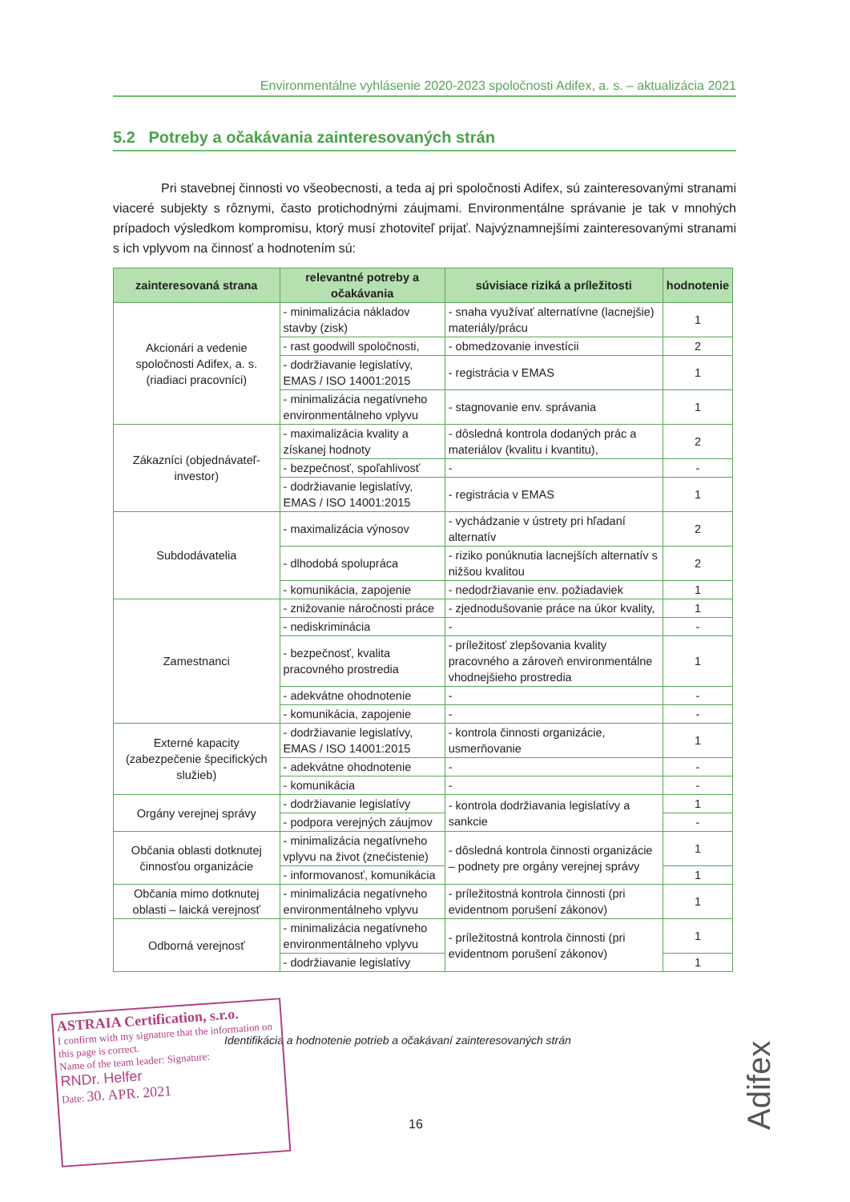Environmentálne vyhlásenie 2020-2023 spoločnosti Adifex, a. s. – aktualizácia 2021
5.2 Potreby a očakávania zainteresovaných strán
Pri stavebnej činnosti vo všeobecnosti, a teda aj pri spoločnosti Adifex, sú zainteresovanými stranami viaceré subjekty s rôznymi, často protichodnými záujmami. Environmentálne správanie je tak v mnohých prípadoch výsledkom kompromisu, ktorý musí zhotoviteľ prijať. Najvýznamnejšími zainteresovanými stranami s ich vplyvom na činnosť a hodnotením sú:
| zainteresovaná strana | relevantné potreby a očakávania | súvisiace riziká a príležitosti | hodnotenie |
| --- | --- | --- | --- |
| Akcionári a vedenie spoločnosti Adifex, a. s. (riadiaci pracovníci) | - minimalizácia nákladov stavby (zisk) | - snaha využívať alternatívne (lacnejšie) materiály/prácu | 1 |
| | - rast goodwill spoločnosti, | - obmedzovanie investícii | 2 |
| | - dodržiavanie legislatívy, EMAS / ISO 14001:2015 | - registrácia v EMAS | 1 |
| | - minimalizácia negatívneho environmentálneho vplyvu | - stagnovanie env. správania | 1 |
| Zákazníci (objednávateľ-investor) | - maximalizácia kvality a získanej hodnoty | - dôsledná kontrola dodaných prác a materiálov (kvalitu i kvantitu), | 2 |
| | - bezpečnosť, spoľahlivosť | - | - |
| | - dodržiavanie legislatívy, EMAS / ISO 14001:2015 | - registrácia v EMAS | 1 |
| Subdodávatelia | - maximalizácia výnosov | - vychádzanie v ústrety pri hľadaní alternatív | 2 |
| | - dlhodobá spolupráca | - riziko ponúknutia lacnejších alternatív s nižšou kvalitou | 2 |
| | - komunikácia, zapojenie | - nedodržiavanie env. požiadaviek | 1 |
| Zamestnanci | - znižovanie náročnosti práce | - zjednodušovanie práce na úkor kvality, | 1 |
| | - nediskriminácia | - | - |
| | - bezpečnosť, kvalita pracovného prostredia | - príležitosť zlepšovania kvality pracovného a zároveň environmentálne vhodnejšieho prostredia | 1 |
| | - adekvátne ohodnotenie | - | - |
| | - komunikácia, zapojenie | - | - |
| Externé kapacity (zabezpečenie špecifických služieb) | - dodržiavanie legislatívy, EMAS / ISO 14001:2015 | - kontrola činnosti organizácie, usmerňovanie | 1 |
| | - adekvátne ohodnotenie | - | - |
| | - komunikácia | - | - |
| Orgány verejnej správy | - dodržiavanie legislatívy | - kontrola dodržiavania legislatívy a sankcie | 1 |
| | - podpora verejných záujmov | | - |
| Občania oblasti dotknutej činnosťou organizácie | - minimalizácia negatívneho vplyvu na život (znečistenie) | - dôsledná kontrola činnosti organizácie – podnety pre orgány verejnej správy | 1 |
| | - informovanosť, komunikácia | | 1 |
| Občania mimo dotknutej oblasti – laická verejnosť | - minimalizácia negatívneho environmentálneho vplyvu | - príležitostná kontrola činnosti (pri evidentnom porušení zákonov) | 1 |
| Odborná verejnosť | - minimalizácia negatívneho environmentálneho vplyvu | - príležitostná kontrola činnosti (pri evidentnom porušení zákonov) | 1 |
| | - dodržiavanie legislatívy | | 1 |
Identifikácia a hodnotenie potrieb a očakávaní zainteresovaných strán
ASTRAIA Certification, s.r.o.
I confirm with my signature that the information on this page is correct.
Name of the team leader: Signature:
RNDr. Helfer
Date: 30. APR. 2021
16
Adifex